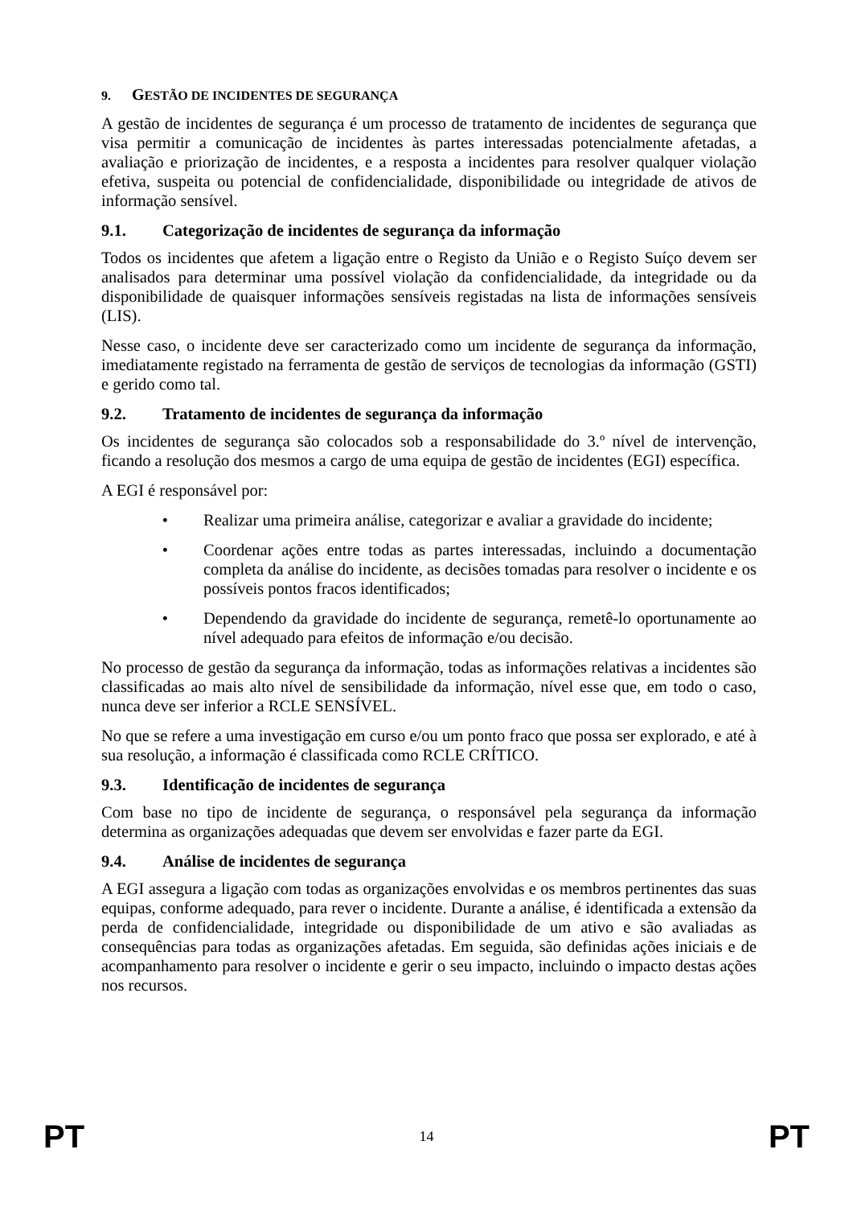9. GESTÃO DE INCIDENTES DE SEGURANÇA
A gestão de incidentes de segurança é um processo de tratamento de incidentes de segurança que visa permitir a comunicação de incidentes às partes interessadas potencialmente afetadas, a avaliação e priorização de incidentes, e a resposta a incidentes para resolver qualquer violação efetiva, suspeita ou potencial de confidencialidade, disponibilidade ou integridade de ativos de informação sensível.
9.1. Categorização de incidentes de segurança da informação
Todos os incidentes que afetem a ligação entre o Registo da União e o Registo Suíço devem ser analisados para determinar uma possível violação da confidencialidade, da integridade ou da disponibilidade de quaisquer informações sensíveis registadas na lista de informações sensíveis (LIS).
Nesse caso, o incidente deve ser caracterizado como um incidente de segurança da informação, imediatamente registado na ferramenta de gestão de serviços de tecnologias da informação (GSTI) e gerido como tal.
9.2. Tratamento de incidentes de segurança da informação
Os incidentes de segurança são colocados sob a responsabilidade do 3.º nível de intervenção, ficando a resolução dos mesmos a cargo de uma equipa de gestão de incidentes (EGI) específica.
A EGI é responsável por:
• Realizar uma primeira análise, categorizar e avaliar a gravidade do incidente;
• Coordenar ações entre todas as partes interessadas, incluindo a documentação completa da análise do incidente, as decisões tomadas para resolver o incidente e os possíveis pontos fracos identificados;
• Dependendo da gravidade do incidente de segurança, remetê-lo oportunamente ao nível adequado para efeitos de informação e/ou decisão.
No processo de gestão da segurança da informação, todas as informações relativas a incidentes são classificadas ao mais alto nível de sensibilidade da informação, nível esse que, em todo o caso, nunca deve ser inferior a RCLE SENSÍVEL.
No que se refere a uma investigação em curso e/ou um ponto fraco que possa ser explorado, e até à sua resolução, a informação é classificada como RCLE CRÍTICO.
9.3. Identificação de incidentes de segurança
Com base no tipo de incidente de segurança, o responsável pela segurança da informação determina as organizações adequadas que devem ser envolvidas e fazer parte da EGI.
9.4. Análise de incidentes de segurança
A EGI assegura a ligação com todas as organizações envolvidas e os membros pertinentes das suas equipas, conforme adequado, para rever o incidente. Durante a análise, é identificada a extensão da perda de confidencialidade, integridade ou disponibilidade de um ativo e são avaliadas as consequências para todas as organizações afetadas. Em seguida, são definidas ações iniciais e de acompanhamento para resolver o incidente e gerir o seu impacto, incluindo o impacto destas ações nos recursos.
PT 14 PT